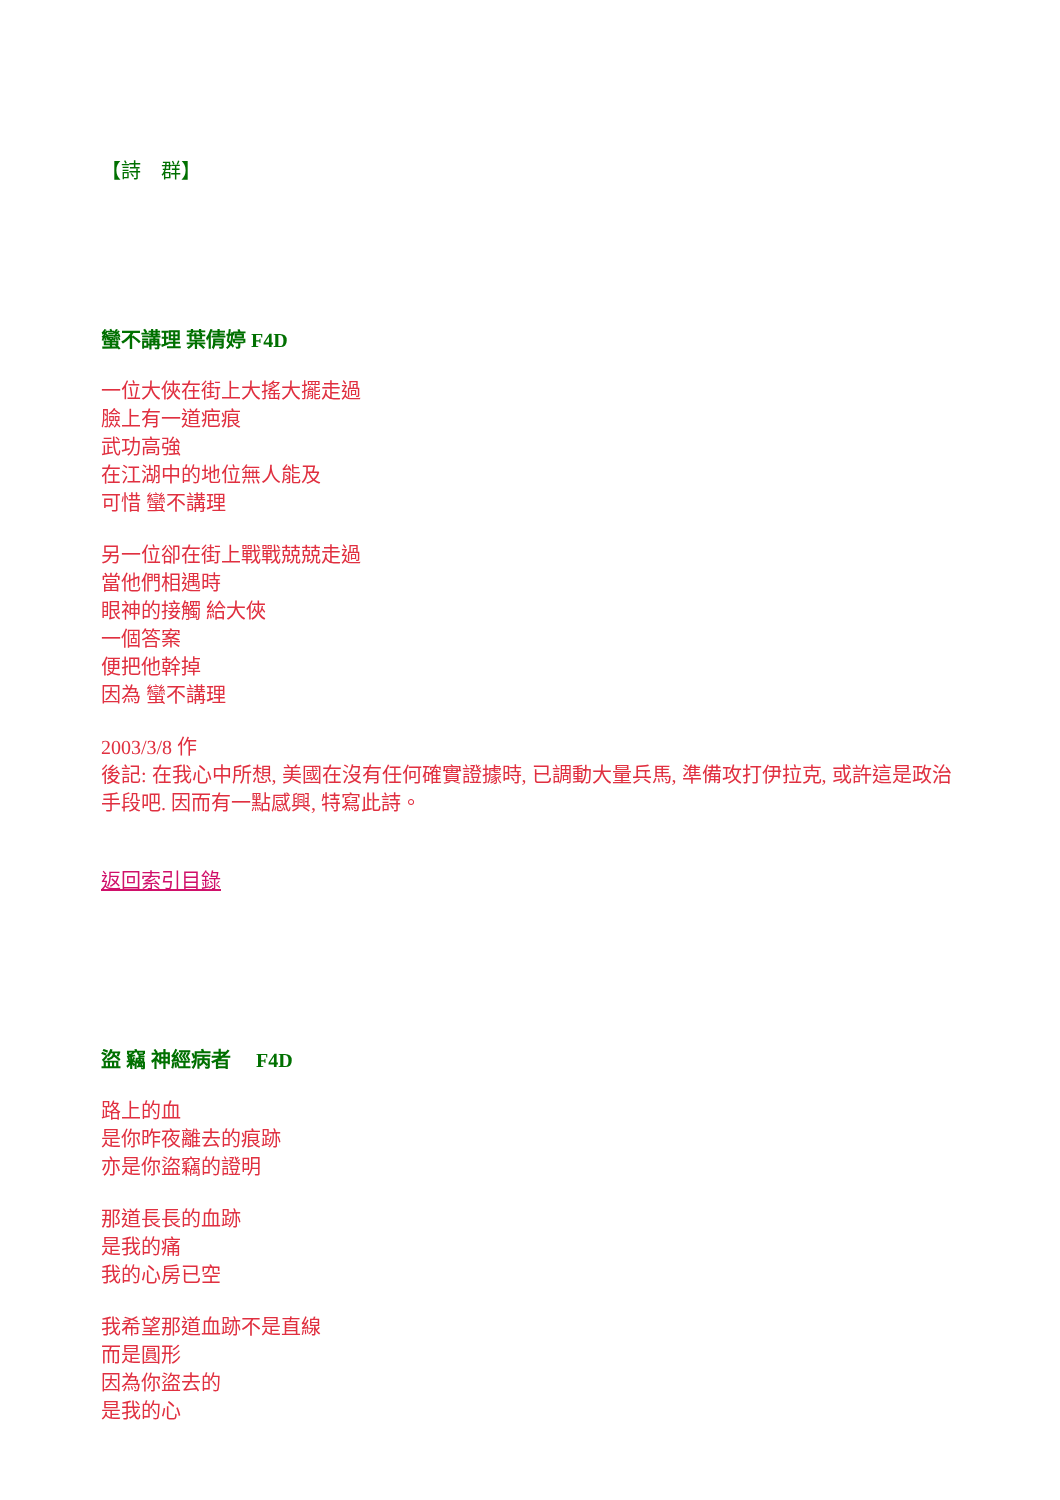【詩　群】
蠻不講理 葉倩婷 F4D
一位大俠在街上大搖大擺走過
臉上有一道疤痕
武功高強
在江湖中的地位無人能及
可惜 蠻不講理
另一位卻在街上戰戰兢兢走過
當他們相遇時
眼神的接觸 給大俠
一個答案
便把他幹掉
因為 蠻不講理
2003/3/8 作
後記: 在我心中所想, 美國在沒有任何確實證據時, 已調動大量兵馬, 準備攻打伊拉克, 或許這是政治手段吧. 因而有一點感興, 特寫此詩。
返回索引目錄
盜 竊 神經病者　 F4D
路上的血
是你昨夜離去的痕跡
亦是你盜竊的證明
那道長長的血跡
是我的痛
我的心房已空
我希望那道血跡不是直線
而是圓形
因為你盜去的
是我的心